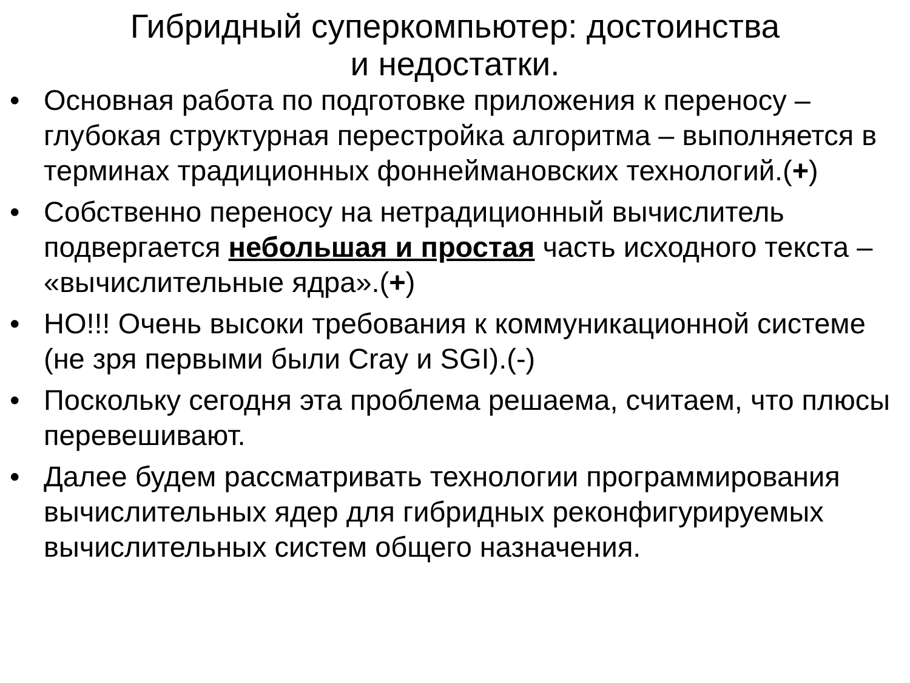Гибридный суперкомпьютер: достоинства
и недостатки.
• Основная работа по подготовке приложения к переносу – глубокая структурная перестройка алгоритма – выполняется в терминах традиционных фоннеймановских технологий.(+)
• Собственно переносу на нетрадиционный вычислитель подвергается небольшая и простая часть исходного текста – «вычислительные ядра».(+)
• НО!!! Очень высоки требования к коммуникационной системе (не зря первыми были Cray и SGI).(-)
• Поскольку сегодня эта проблема решаема, считаем, что плюсы перевешивают.
• Далее будем рассматривать технологии программирования вычислительных ядер для гибридных реконфигурируемых вычислительных систем общего назначения.